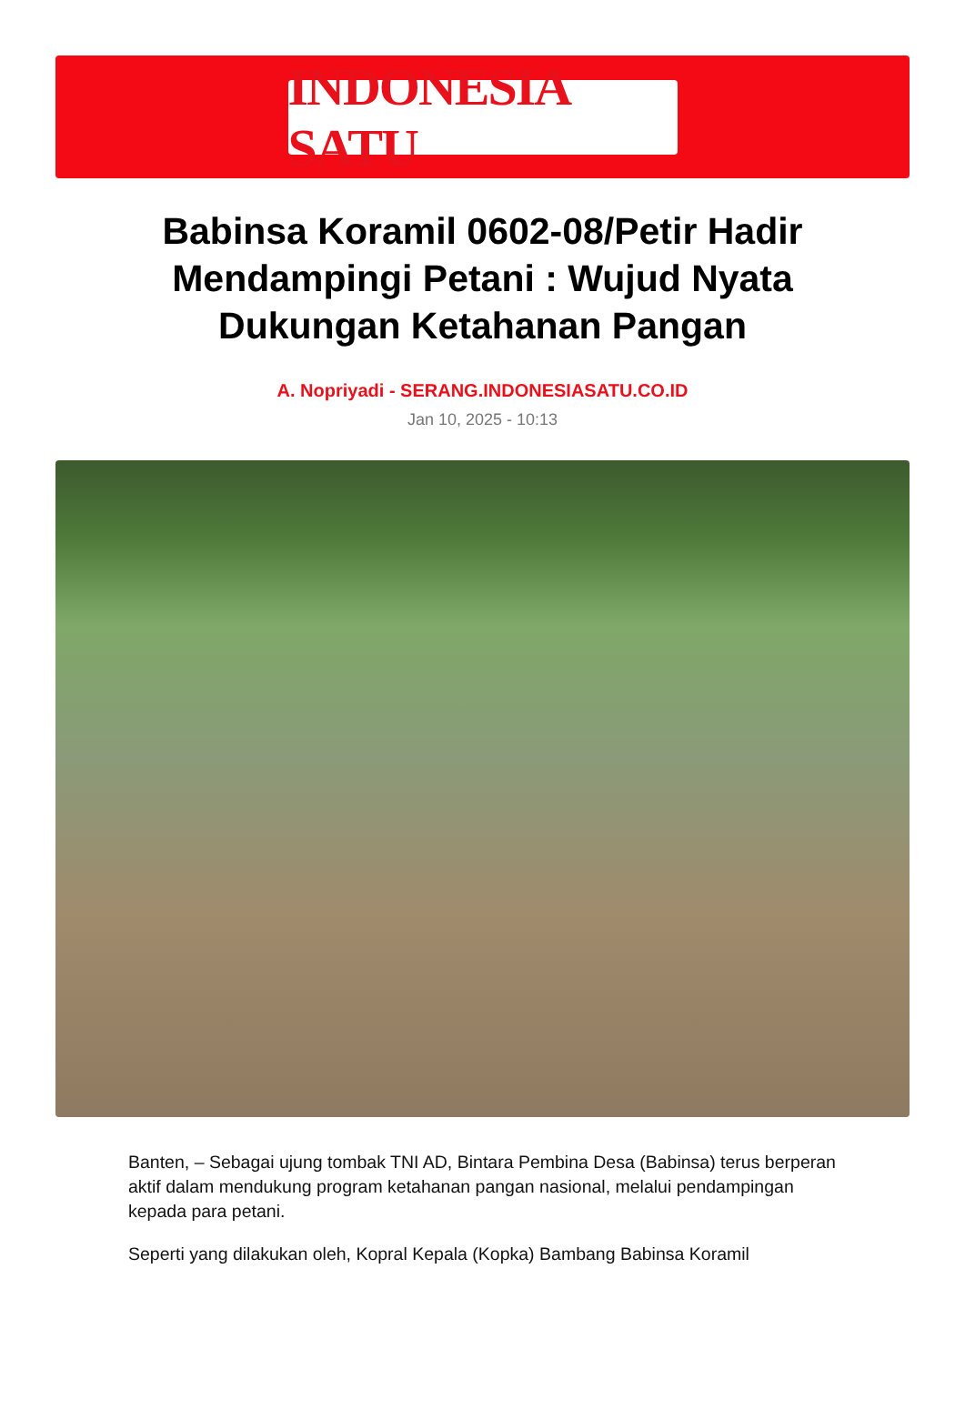INDONESIA SATU
Babinsa Koramil 0602-08/Petir Hadir Mendampingi Petani : Wujud Nyata Dukungan Ketahanan Pangan
A. Nopriyadi - SERANG.INDONESIASATU.CO.ID
Jan 10, 2025 - 10:13
Banten, – Sebagai ujung tombak TNI AD, Bintara Pembina Desa (Babinsa) terus berperan aktif dalam mendukung program ketahanan pangan nasional, melalui pendampingan kepada para petani.
Seperti yang dilakukan oleh, Kopral Kepala (Kopka) Bambang Babinsa Koramil